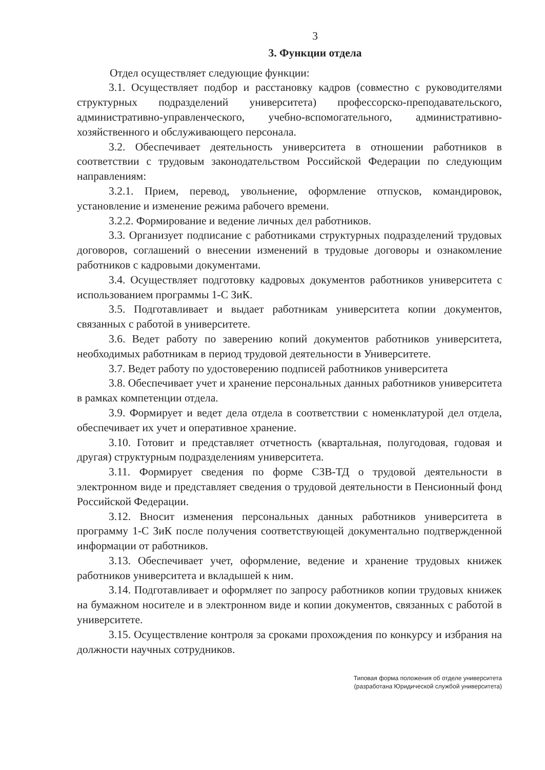3
3. Функции отдела
Отдел осуществляет следующие функции:
3.1. Осуществляет подбор и расстановку кадров (совместно с руководителями структурных подразделений университета) профессорско-преподавательского, административно-управленческого, учебно-вспомогательного, административно- хозяйственного и обслуживающего персонала.
3.2. Обеспечивает деятельность университета в отношении работников в соответствии с трудовым законодательством Российской Федерации по следующим направлениям:
3.2.1. Прием, перевод, увольнение, оформление отпусков, командировок, установление и изменение режима рабочего времени.
3.2.2. Формирование и ведение личных дел работников.
3.3. Организует подписание с работниками структурных подразделений трудовых договоров, соглашений о внесении изменений в трудовые договоры и ознакомление работников с кадровыми документами.
3.4. Осуществляет подготовку кадровых документов работников университета с использованием программы 1-С ЗиК.
3.5. Подготавливает и выдает работникам университета копии документов, связанных с работой в университете.
3.6. Ведет работу по заверению копий документов работников университета, необходимых работникам в период трудовой деятельности в Университете.
3.7. Ведет работу по удостоверению подписей работников университета
3.8. Обеспечивает учет и хранение персональных данных работников университета в рамках компетенции отдела.
3.9. Формирует и ведет дела отдела в соответствии с номенклатурой дел отдела, обеспечивает их учет и оперативное хранение.
3.10. Готовит и представляет отчетность (квартальная, полугодовая, годовая и другая) структурным подразделениям университета.
3.11. Формирует сведения по форме СЗВ-ТД о трудовой деятельности в электронном виде и представляет сведения о трудовой деятельности в Пенсионный фонд Российской Федерации.
3.12. Вносит изменения персональных данных работников университета в программу 1-С ЗиК после получения соответствующей документально подтвержденной информации от работников.
3.13. Обеспечивает учет, оформление, ведение и хранение трудовых книжек работников университета и вкладышей к ним.
3.14. Подготавливает и оформляет по запросу работников копии трудовых книжек на бумажном носителе и в электронном виде и копии документов, связанных с работой в университете.
3.15. Осуществление контроля за сроками прохождения по конкурсу и избрания на должности научных сотрудников.
Типовая форма положения об отделе университета
(разработана Юридической службой университета)